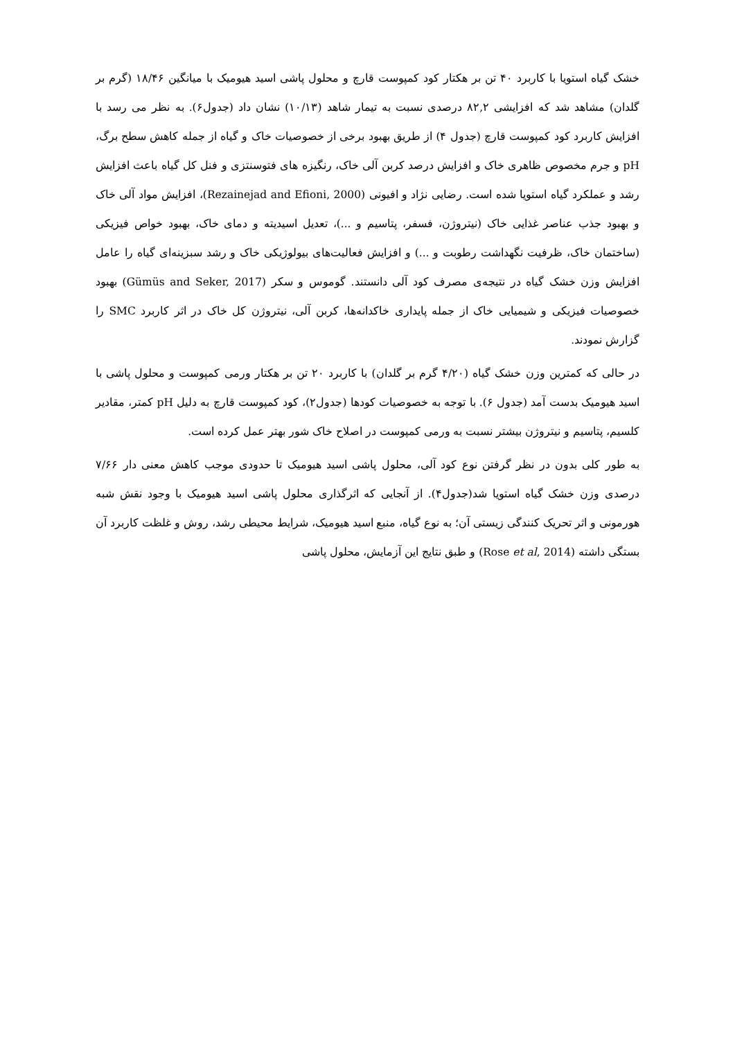خشک گیاه استویا با کاربرد ۴۰ تن بر هکتار کود کمپوست قارچ و محلول پاشی اسید هیومیک با میانگین ۱۸/۴۶ (گرم بر گلدان) مشاهد شد که افزایشی ۸۲,۲ درصدی نسبت به تیمار شاهد (۱۰/۱۳) نشان داد (جدول۶). به نظر می رسد با افزایش کاربرد کود کمپوست قارچ (جدول ۴) از طریق بهبود برخی از خصوصیات خاک و گیاه از جمله کاهش سطح برگ، pH و جرم مخصوص ظاهری خاک و افزایش درصد کربن آلی خاک، رنگیزه های فتوسنتزی و فنل کل گیاه باعث افزایش رشد و عملکرد گیاه استویا شده است. رضایی نژاد و افیونی (Rezainejad and Efioni, 2000)، افزایش مواد آلی خاک و بهبود جذب عناصر غذایی خاک (نیتروژن، فسفر، پتاسیم و ...)، تعدیل اسیدیته و دمای خاک، بهبود خواص فیزیکی (ساختمان خاک، ظرفیت نگهداشت رطوبت و ...) و افزایش فعالیت‌های بیولوژیکی خاک و رشد سبزینه‌ای گیاه را عامل افزایش وزن خشک گیاه در نتیجه‌ی مصرف کود آلی دانستند. گوموس و سکر (Gümüs and Seker, 2017) بهبود خصوصیات فیزیکی و شیمیایی خاک از جمله پایداری خاکدانه‌ها، کربن آلی، نیتروژن کل خاک در اثر کاربرد SMC را گزارش نمودند.
در حالی که کمترین وزن خشک گیاه (۴/۲۰ گرم بر گلدان) با کاربرد ۲۰ تن بر هکتار ورمی کمپوست و محلول پاشی با اسید هیومیک بدست آمد (جدول ۶). با توجه به خصوصیات کودها (جدول۲)، کود کمپوست قارچ به دلیل pH کمتر، مقادیر کلسیم، پتاسیم و نیتروژن بیشتر نسبت به ورمی کمپوست در اصلاح خاک شور بهتر عمل کرده است.
به طور کلی بدون در نظر گرفتن نوع کود آلی، محلول پاشی اسید هیومیک تا حدودی موجب کاهش معنی دار ۷/۶۶ درصدی وزن خشک گیاه استویا شد(جدول۴). از آنجایی که اثرگذاری محلول پاشی اسید هیومیک با وجود نقش شبه هورمونی و اثر تحریک کنندگی زیستی آن؛ به نوع گیاه، منبع اسید هیومیک، شرایط محیطی رشد، روش و غلظت کاربرد آن بستگی داشته (Rose et al, 2014) و طبق نتایج این آزمایش، محلول پاشی